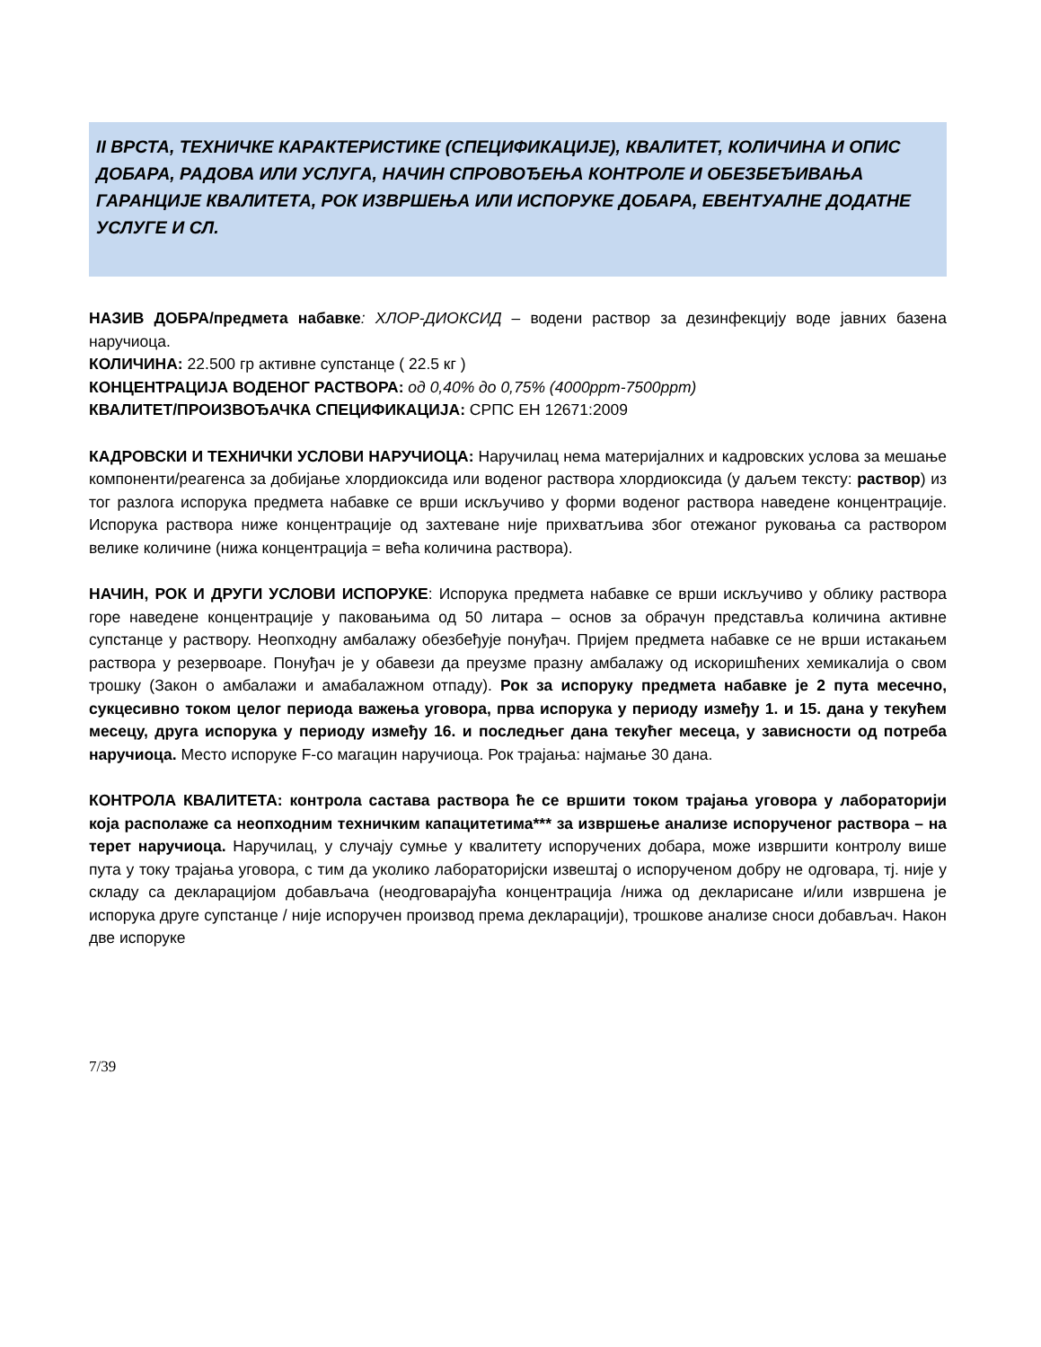II ВРСТА, ТЕХНИЧКЕ КАРАКТЕРИСТИКЕ (СПЕЦИФИКАЦИЈЕ), КВАЛИТЕТ, КОЛИЧИНА И ОПИС ДОБАРА, РАДОВА ИЛИ УСЛУГА, НАЧИН СПРОВОЂЕЊА КОНТРОЛЕ И ОБЕЗБЕЂИВАЊА ГАРАНЦИЈЕ КВАЛИТЕТА, РОК ИЗВРШЕЊА ИЛИ ИСПОРУКЕ ДОБАРА, ЕВЕНТУАЛНЕ ДОДАТНЕ УСЛУГЕ И СЛ.
НАЗИВ ДОБРА/предмета набавке: ХЛОР-ДИОКСИД – водени раствор за дезинфекцију воде јавних базена наручиоца.
КОЛИЧИНА: 22.500 гр активне супстанце ( 22.5 кг )
КОНЦЕНТРАЦИЈА ВОДЕНОГ РАСТВОРА: од 0,40% до 0,75% (4000ppm-7500ppm)
КВАЛИТЕТ/ПРОИЗВОЂАЧКА СПЕЦИФИКАЦИЈА: СРПС ЕН 12671:2009
КАДРОВСКИ И ТЕХНИЧКИ УСЛОВИ НАРУЧИОЦА: Наручилац нема материјалних и кадровских услова за мешање компоненти/реагенса за добијање хлордиоксида или воденог раствора хлордиоксида (у даљем тексту: раствор) из тог разлога испорука предмета набавке се врши искључиво у форми воденог раствора наведене концентрације. Испорука раствора ниже концентрације од захтеване није прихватљива због отежаног руковања са раствором велике количине (нижа концентрација = већа количина раствора).
НАЧИН, РОК И ДРУГИ УСЛОВИ ИСПОРУКЕ: Испорука предмета набавке се врши искључиво у облику раствора горе наведене концентрације у паковањима од 50 литара – основ за обрачун представља количина активне супстанце у раствору. Неопходну амбалажу обезбеђује понуђач. Пријем предмета набавке се не врши истакањем раствора у резервоаре. Понуђач је у обавези да преузме празну амбалажу од искоришћених хемикалија о свом трошку (Закон о амбалажи и амабалажном отпаду). Рок за испоруку предмета набавке је 2 пута месечно, сукцесивно током целог периода важења уговора, прва испорука у периоду између 1. и 15. дана у текућем месецу, друга испорука у периоду између 16. и последњег дана текућег месеца, у зависности од потреба наручиоца. Место испоруке F-co магацин наручиоца. Рок трајања: најмање 30 дана.
КОНТРОЛА КВАЛИТЕТА: контрола састава раствора ће се вршити током трајања уговора у лабораторији која располаже са неопходним техничким капацитетима*** за извршење анализе испорученог раствора – на терет наручиоца. Наручилац, у случају сумње у квалитету испоручених добара, може извршити контролу више пута у току трајања уговора, с тим да уколико лабораторијски извештај о испорученом добру не одговара, тј. није у складу са декларацијом добављача (неодговарајућа концентрација /нижа од декларисане и/или извршена је испорука друге супстанце / није испоручен производ према декларацији), трошкове анализе сноси добављач. Након две испоруке
7/39